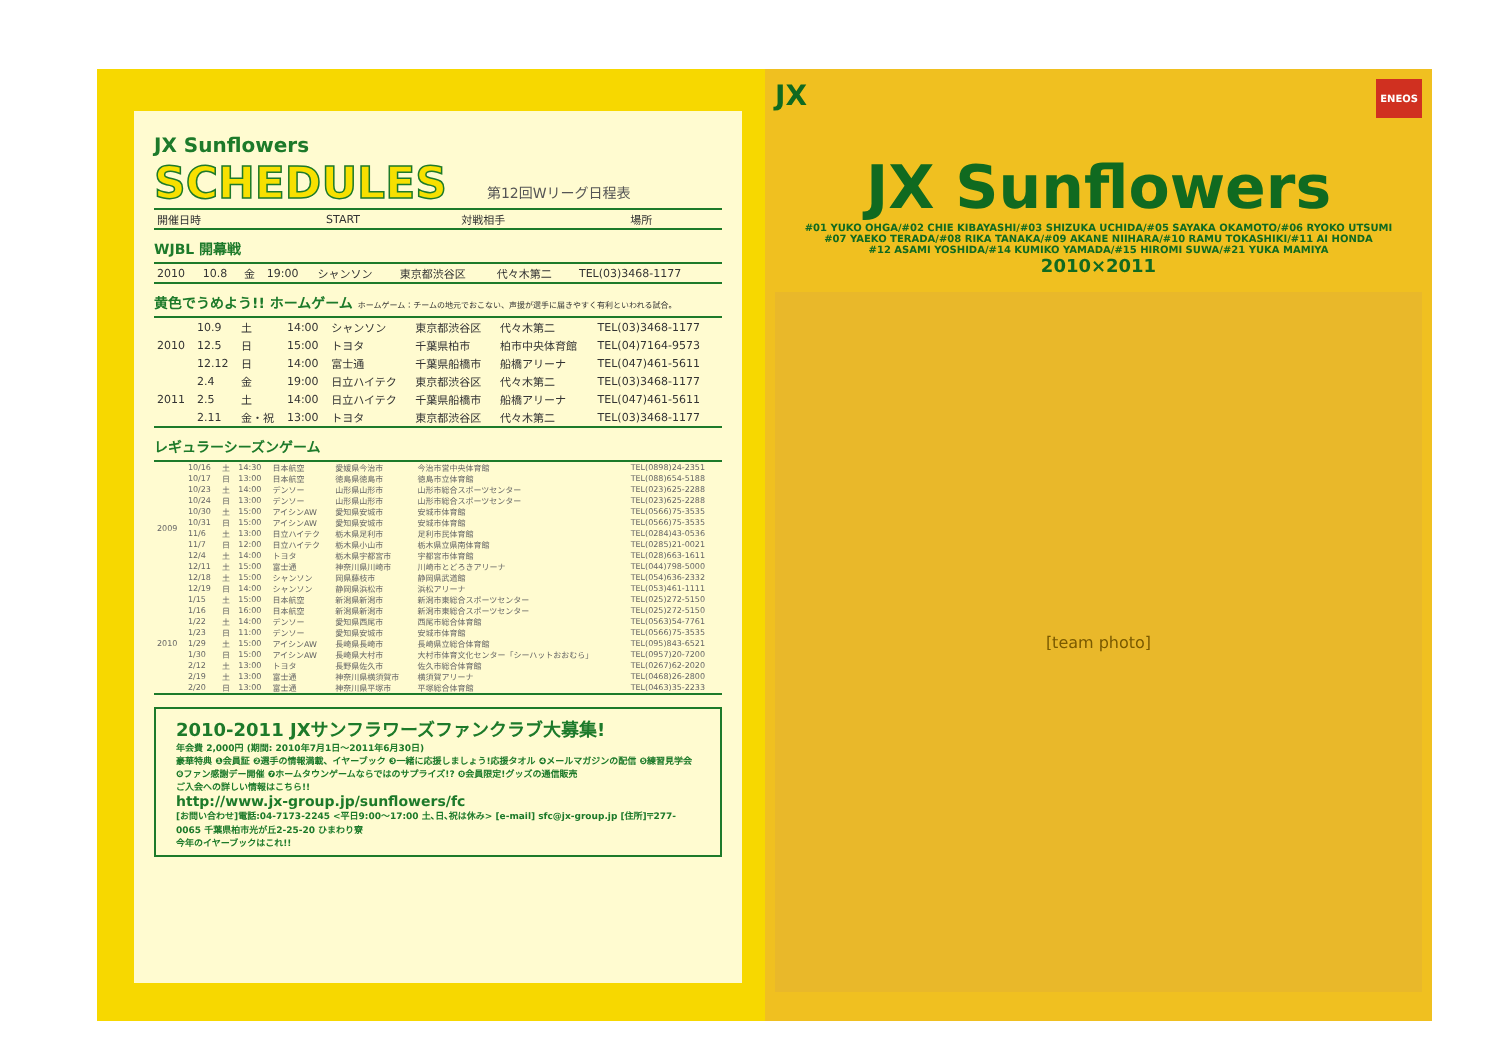JX Sunflowers
SCHEDULES 第12回Wリーグ日程表
| 開催日時 | START | 対戦相手 | 場所 |
| --- | --- | --- | --- |
WJBL 開幕戦
| 2010 | 10.8 | 金 | 19:00 | シャンソン | 東京都渋谷区 | 代々木第二 | TEL(03)3468-1177 |
黄色でうめよう!! ホームゲーム ホームゲーム：チームの地元でおこない、声援が選手に届きやすく有利といわれる試合。
| 2010 | 10.9 | 土 | 14:00 | シャンソン | 東京都渋谷区 | 代々木第二 | TEL(03)3468-1177 |
| | 12.5 | 日 | 15:00 | トヨタ | 千葉県柏市 | 柏市中央体育館 | TEL(04)7164-9573 |
| | 12.12 | 日 | 14:00 | 富士通 | 千葉県船橋市 | 船橋アリーナ | TEL(047)461-5611 |
| 2011 | 2.4 | 金 | 19:00 | 日立ハイテク | 東京都渋谷区 | 代々木第二 | TEL(03)3468-1177 |
| | 2.5 | 土 | 14:00 | 日立ハイテク | 千葉県船橋市 | 船橋アリーナ | TEL(047)461-5611 |
| | 2.11 | 金・祝 | 13:00 | トヨタ | 東京都渋谷区 | 代々木第二 | TEL(03)3468-1177 |
レギュラーシーズンゲーム
| 2009 | 10/16 | 土 | 14:30 | 日本航空 | 愛媛県今治市 | 今治市営中央体育館 | TEL(0898)24-2351 |
| | 10/17 | 日 | 13:00 | 日本航空 | 徳島県徳島市 | 徳島市立体育館 | TEL(088)654-5188 |
| | 10/23 | 土 | 14:00 | デンソー | 山形県山形市 | 山形市総合スポーツセンター | TEL(023)625-2288 |
| | 10/24 | 日 | 13:00 | デンソー | 山形県山形市 | 山形市総合スポーツセンター | TEL(023)625-2288 |
| | 10/30 | 土 | 15:00 | アイシンAW | 愛知県安城市 | 安城市体育館 | TEL(0566)75-3535 |
| | 10/31 | 日 | 15:00 | アイシンAW | 愛知県安城市 | 安城市体育館 | TEL(0566)75-3535 |
| | 11/6 | 土 | 13:00 | 日立ハイテク | 栃木県足利市 | 足利市民体育館 | TEL(0284)43-0536 |
| | 11/7 | 日 | 12:00 | 日立ハイテク | 栃木県小山市 | 栃木県立県南体育館 | TEL(0285)21-0021 |
| | 12/4 | 土 | 14:00 | トヨタ | 栃木県宇都宮市 | 宇都宮市体育館 | TEL(028)663-1611 |
| | 12/11 | 土 | 15:00 | 富士通 | 神奈川県川崎市 | 川崎市とどろきアリーナ | TEL(044)798-5000 |
| | 12/18 | 土 | 15:00 | シャンソン | 岡県藤枝市 | 静岡県武道館 | TEL(054)636-2332 |
| | 12/19 | 日 | 14:00 | シャンソン | 静岡県浜松市 | 浜松アリーナ | TEL(053)461-1111 |
| 2010 | 1/15 | 土 | 15:00 | 日本航空 | 新潟県新潟市 | 新潟市東総合スポーツセンター | TEL(025)272-5150 |
| | 1/16 | 日 | 16:00 | 日本航空 | 新潟県新潟市 | 新潟市東総合スポーツセンター | TEL(025)272-5150 |
| | 1/22 | 土 | 14:00 | デンソー | 愛知県西尾市 | 西尾市総合体育館 | TEL(0563)54-7761 |
| | 1/23 | 日 | 11:00 | デンソー | 愛知県安城市 | 安城市体育館 | TEL(0566)75-3535 |
| | 1/29 | 土 | 15:00 | アイシンAW | 長崎県長崎市 | 長崎県立総合体育館 | TEL(095)843-6521 |
| | 1/30 | 日 | 15:00 | アイシンAW | 長崎県大村市 | 大村市体育文化センター「シーハットおおむら」 | TEL(0957)20-7200 |
| | 2/12 | 土 | 13:00 | トヨタ | 長野県佐久市 | 佐久市総合体育館 | TEL(0267)62-2020 |
| | 2/19 | 土 | 13:00 | 富士通 | 神奈川県横須賀市 | 横須賀アリーナ | TEL(0468)26-2800 |
| | 2/20 | 日 | 13:00 | 富士通 | 神奈川県平塚市 | 平塚総合体育館 | TEL(0463)35-2233 |
2010-2011 JXサンフラワーズファンクラブ大募集!
年会費 2,000円 (期間: 2010年7月1日～2011年6月30日)
豪華特典 ❶会員証 ❷選手の情報満載、イヤーブック ❸一緒に応援しましょう!応援タオル ❹メールマガジンの配信 ❺練習見学会 ❻ファン感謝デー開催 ❼ホームタウンゲームならではのサプライズ!? ❽会員限定!グッズの通信販売
ご入会への詳しい情報はこちら!!
http://www.jx-group.jp/sunflowers/fc
[お問い合わせ]電話:04-7173-2245 <平日9:00～17:00 土､日､祝は休み> [e-mail] sfc@jx-group.jp [住所]〒277-0065 千葉県柏市光が丘2-25-20 ひまわり寮
今年のイヤーブックはこれ!!
JX ENEOS
JX Sunflowers
#01 YUKO OHGA/#02 CHIE KIBAYASHI/#03 SHIZUKA UCHIDA/#05 SAYAKA OKAMOTO/#06 RYOKO UTSUMI
#07 YAEKO TERADA/#08 RIKA TANAKA/#09 AKANE NIIHARA/#10 RAMU TOKASHIKI/#11 AI HONDA
#12 ASAMI YOSHIDA/#14 KUMIKO YAMADA/#15 HIROMI SUWA/#21 YUKA MAMIYA
2010×2011
[team photo]